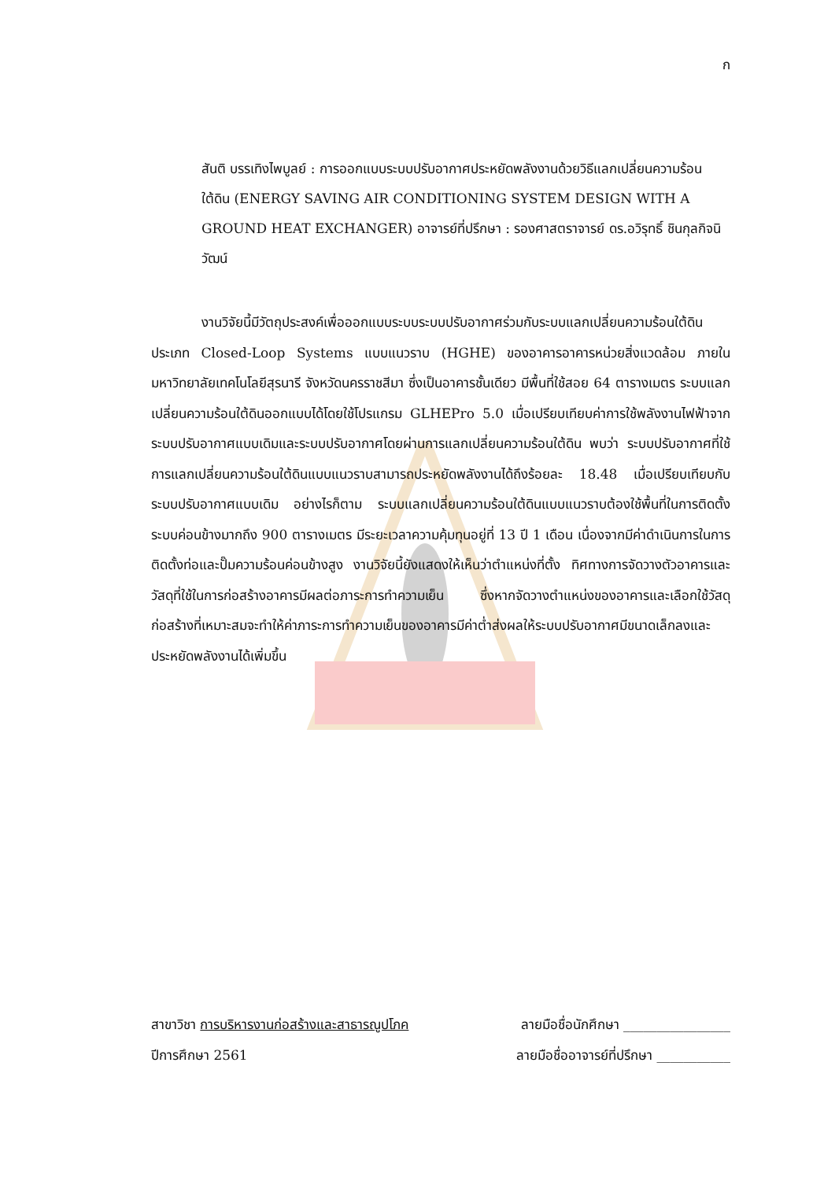ก
สันติ บรรเทิงไพบูลย์ : การออกแบบระบบปรับอากาศประหยัดพลังงานด้วยวิธีแลกเปลี่ยนความร้อนใต้ดิน (ENERGY SAVING AIR CONDITIONING SYSTEM DESIGN WITH A GROUND HEAT EXCHANGER) อาจารย์ที่ปรึกษา : รองศาสตราจารย์ ดร.อวิรุทธิ์ ชินกุลกิจนิวัฒน์
งานวิจัยนี้มีวัตถุประสงค์เพื่อออกแบบระบบระบบปรับอากาศร่วมกับระบบแลกเปลี่ยนความร้อนใต้ดิน ประเภท Closed-Loop Systems แบบแนวราบ (HGHE) ของอาคารอาคารหน่วยสิ่งแวดล้อม ภายในมหาวิทยาลัยเทคโนโลยีสุรนารี จังหวัดนครราชสีมา ซึ่งเป็นอาคารชั้นเดียว มีพื้นที่ใช้สอย 64 ตารางเมตร ระบบแลกเปลี่ยนความร้อนใต้ดินออกแบบได้โดยใช้โปรแกรม GLHEPro 5.0 เมื่อเปรียบเทียบค่าการใช้พลังงานไฟฟ้าจากระบบปรับอากาศแบบเดิมและระบบปรับอากาศโดยผ่านการแลกเปลี่ยนความร้อนใต้ดิน พบว่า ระบบปรับอากาศที่ใช้การแลกเปลี่ยนความร้อนใต้ดินแบบแนวราบสามารถประหยัดพลังงานได้ถึงร้อยละ 18.48 เมื่อเปรียบเทียบกับระบบปรับอากาศแบบเดิม อย่างไรก็ตาม ระบบแลกเปลี่ยนความร้อนใต้ดินแบบแนวราบต้องใช้พื้นที่ในการติดตั้งระบบค่อนข้างมากถึง 900 ตารางเมตร มีระยะเวลาความคุ้มทุนอยู่ที่ 13 ปี 1 เดือน เนื่องจากมีค่าดำเนินการในการติดตั้งท่อและปั๊มความร้อนค่อนข้างสูง งานวิจัยนี้ยังแสดงให้เห็นว่าตำแหน่งที่ตั้ง ทิศทางการจัดวางตัวอาคารและวัสดุที่ใช้ในการก่อสร้างอาคารมีผลต่อภาระการทำความเย็น ซึ่งหากจัดวางตำแหน่งของอาคารและเลือกใช้วัสดุก่อสร้างที่เหมาะสมจะทำให้ค่าภาระการทำความเย็นของอาคารมีค่าต่ำส่งผลให้ระบบปรับอากาศมีขนาดเล็กลงและประหยัดพลังงานได้เพิ่มขึ้น
สาขาวิชา การบริหารงานก่อสร้างและสาธารณูปโภค ลายมือชื่อนักศึกษา ________________
ปีการศึกษา 2561 ลายมือชื่ออาจารย์ที่ปรึกษา ___________